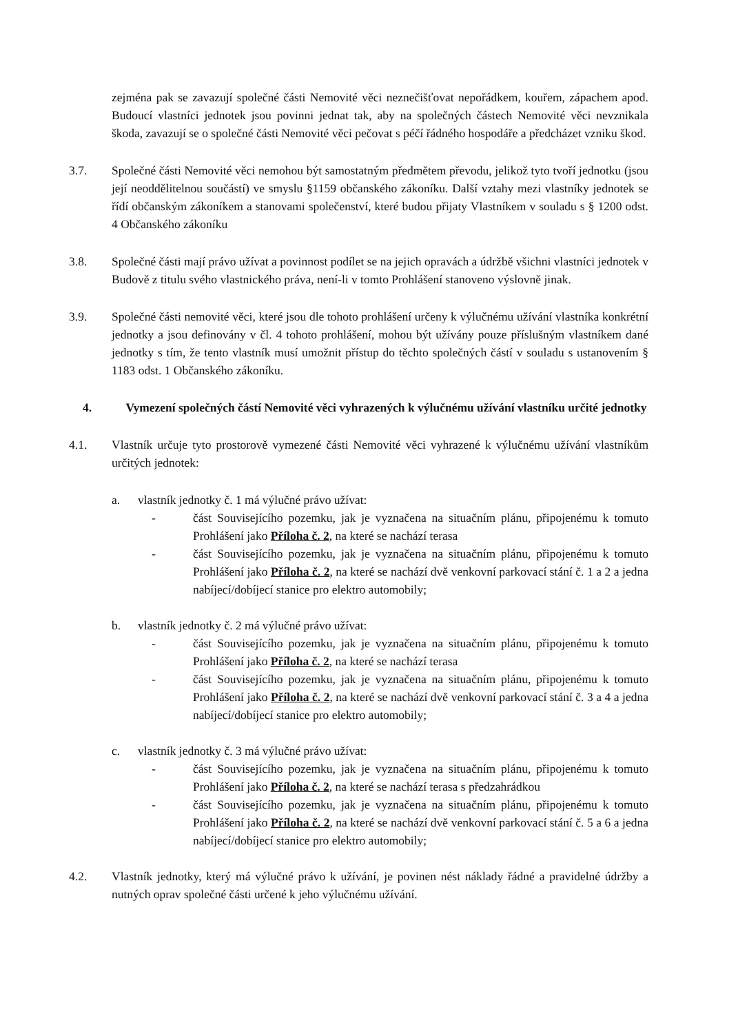zejména pak se zavazují společné části Nemovité věci neznečišťovat nepořádkem, kouřem, zápachem apod. Budoucí vlastníci jednotek jsou povinni jednat tak, aby na společných částech Nemovité věci nevznikala škoda, zavazují se o společné části Nemovité věci pečovat s péčí řádného hospodáře a předcházet vzniku škod.
3.7. Společné části Nemovité věci nemohou být samostatným předmětem převodu, jelikož tyto tvoří jednotku (jsou její neoddělitelnou součástí) ve smyslu §1159 občanského zákoníku. Další vztahy mezi vlastníky jednotek se řídí občanským zákoníkem a stanovami společenství, které budou přijaty Vlastníkem v souladu s § 1200 odst. 4 Občanského zákoníku
3.8. Společné části mají právo užívat a povinnost podílet se na jejich opravách a údržbě všichni vlastníci jednotek v Budově z titulu svého vlastnického práva, není-li v tomto Prohlášení stanoveno výslovně jinak.
3.9. Společné části nemovité věci, které jsou dle tohoto prohlášení určeny k výlučnému užívání vlastníka konkrétní jednotky a jsou definovány v čl. 4 tohoto prohlášení, mohou být užívány pouze příslušným vlastníkem dané jednotky s tím, že tento vlastník musí umožnit přístup do těchto společných částí v souladu s ustanovením § 1183 odst. 1 Občanského zákoníku.
4. Vymezení společných částí Nemovité věci vyhrazených k výlučnému užívání vlastníku určité jednotky
4.1. Vlastník určuje tyto prostorově vymezené části Nemovité věci vyhrazené k výlučnému užívání vlastníkům určitých jednotek:
a. vlastník jednotky č. 1 má výlučné právo užívat:
- část Souvisejícího pozemku, jak je vyznačena na situačním plánu, připojenému k tomuto Prohlášení jako Příloha č. 2, na které se nachází terasa
- část Souvisejícího pozemku, jak je vyznačena na situačním plánu, připojenému k tomuto Prohlášení jako Příloha č. 2, na které se nachází dvě venkovní parkovací stání č. 1 a 2 a jedna nabíjecí/dobíjecí stanice pro elektro automobily;
b. vlastník jednotky č. 2 má výlučné právo užívat:
- část Souvisejícího pozemku, jak je vyznačena na situačním plánu, připojenému k tomuto Prohlášení jako Příloha č. 2, na které se nachází terasa
- část Souvisejícího pozemku, jak je vyznačena na situačním plánu, připojenému k tomuto Prohlášení jako Příloha č. 2, na které se nachází dvě venkovní parkovací stání č. 3 a 4 a jedna nabíjecí/dobíjecí stanice pro elektro automobily;
c. vlastník jednotky č. 3 má výlučné právo užívat:
- část Souvisejícího pozemku, jak je vyznačena na situačním plánu, připojenému k tomuto Prohlášení jako Příloha č. 2, na které se nachází terasa s předzahrádkou
- část Souvisejícího pozemku, jak je vyznačena na situačním plánu, připojenému k tomuto Prohlášení jako Příloha č. 2, na které se nachází dvě venkovní parkovací stání č. 5 a 6 a jedna nabíjecí/dobíjecí stanice pro elektro automobily;
4.2. Vlastník jednotky, který má výlučné právo k užívání, je povinen nést náklady řádné a pravidelné údržby a nutných oprav společné části určené k jeho výlučnému užívání.